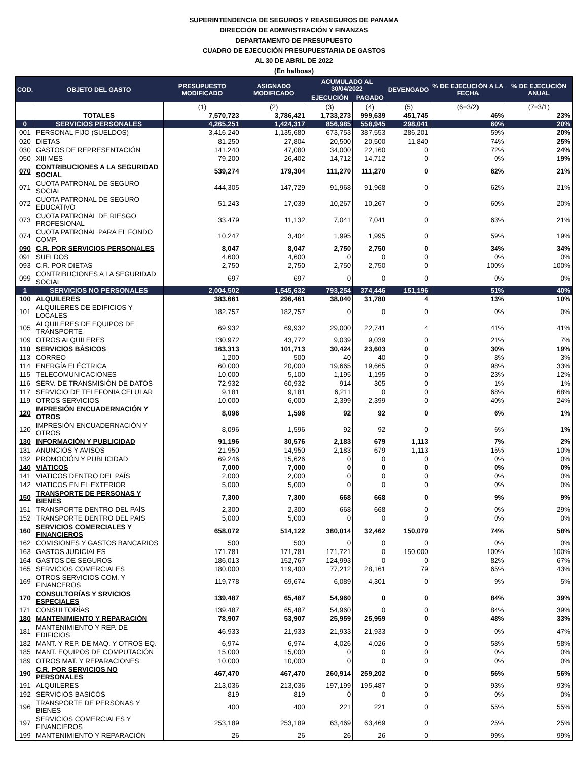SUPERINTENDENCIA DE SEGUROS Y REASEGUROS DE PANAMA
DIRECCIÓN DE ADMINISTRACIÓN Y FINANZAS
DEPARTAMENTO DE PRESUPUESTO
CUADRO DE EJECUCIÓN PRESUPUESTARIA DE GASTOS
AL 30 DE ABRIL DE 2022
(En balboas)
| COD. | OBJETO DEL GASTO | PRESUPUESTO MODIFICADO | ASIGNADO MODIFICADO | ACUMULADO AL 30/04/2022 | | DEVENGADO | % DE EJECUCIÓN A LA FECHA | % DE EJECUCIÓN ANUAL |
| --- | --- | --- | --- | --- | --- | --- | --- | --- |
| | | | | EJECUCIÓN | PAGADO | | | |
| | | (1) | (2) | (3) | (4) | (5) | (6=3/2) | (7=3/1) |
| | TOTALES | 7,570,723 | 3,786,421 | 1,733,273 | 999,639 | 451,745 | 46% | 23% |
| 0 | SERVICIOS PERSONALES | 4,265,251 | 1,424,317 | 856,985 | 558,945 | 298,041 | 60% | 20% |
| 001 | PERSONAL FIJO (SUELDOS) | 3,416,240 | 1,135,680 | 673,753 | 387,553 | 286,201 | 59% | 20% |
| 020 | DIETAS | 81,250 | 27,804 | 20,500 | 20,500 | 11,840 | 74% | 25% |
| 030 | GASTOS DE REPRESENTACIÓN | 141,240 | 47,080 | 34,000 | 22,160 | 0 | 72% | 24% |
| 050 | XIII MES | 79,200 | 26,402 | 14,712 | 14,712 | 0 | 0% | 19% |
| 070 | CONTRIBUCIONES A LA SEGURIDAD SOCIAL | 539,274 | 179,304 | 111,270 | 111,270 | 0 | 62% | 21% |
| 071 | CUOTA PATRONAL DE SEGURO SOCIAL | 444,305 | 147,729 | 91,968 | 91,968 | 0 | 62% | 21% |
| 072 | CUOTA PATRONAL DE SEGURO EDUCATIVO | 51,243 | 17,039 | 10,267 | 10,267 | 0 | 60% | 20% |
| 073 | CUOTA PATRONAL DE RIESGO PROFESIONAL | 33,479 | 11,132 | 7,041 | 7,041 | 0 | 63% | 21% |
| 074 | CUOTA PATRONAL PARA EL FONDO COMP. | 10,247 | 3,404 | 1,995 | 1,995 | 0 | 59% | 19% |
| 090 | C.R. POR SERVICIOS PERSONALES | 8,047 | 8,047 | 2,750 | 2,750 | 0 | 34% | 34% |
| 091 | SUELDOS | 4,600 | 4,600 | 0 | 0 | 0 | 0% | 0% |
| 093 | C.R. POR DIETAS | 2,750 | 2,750 | 2,750 | 2,750 | 0 | 100% | 100% |
| 099 | CONTRIBUCIONES A LA SEGURIDAD SOCIAL | 697 | 697 | 0 | 0 | 0 | 0% | 0% |
| 1 | SERVICIOS NO PERSONALES | 2,004,502 | 1,545,632 | 793,254 | 374,446 | 151,196 | 51% | 40% |
| 100 | ALQUILERES | 383,661 | 296,461 | 38,040 | 31,780 | 4 | 13% | 10% |
| 101 | ALQUILERES DE EDIFICIOS Y LOCALES | 182,757 | 182,757 | 0 | 0 | 0 | 0% | 0% |
| 105 | ALQUILERES DE EQUIPOS DE TRANSPORTE | 69,932 | 69,932 | 29,000 | 22,741 | 4 | 41% | 41% |
| 109 | OTROS ALQUILERES | 130,972 | 43,772 | 9,039 | 9,039 | 0 | 21% | 7% |
| 110 | SERVICIOS BÁSICOS | 163,313 | 101,713 | 30,424 | 23,603 | 0 | 30% | 19% |
| 113 | CORREO | 1,200 | 500 | 40 | 40 | 0 | 8% | 3% |
| 114 | ENERGÍA ELÉCTRICA | 60,000 | 20,000 | 19,665 | 19,665 | 0 | 98% | 33% |
| 115 | TELECOMUNICACIONES | 10,000 | 5,100 | 1,195 | 1,195 | 0 | 23% | 12% |
| 116 | SERV. DE TRANSMISIÓN DE DATOS | 72,932 | 60,932 | 914 | 305 | 0 | 1% | 1% |
| 117 | SERVICIO DE TELEFONIA CELULAR | 9,181 | 9,181 | 6,211 | 0 | 0 | 68% | 68% |
| 119 | OTROS SERVICIOS | 10,000 | 6,000 | 2,399 | 2,399 | 0 | 40% | 24% |
| 120 | IMPRESIÓN ENCUADERNACIÓN Y OTROS | 8,096 | 1,596 | 92 | 92 | 0 | 6% | 1% |
| 120 | IMPRESIÓN ENCUADERNACIÓN Y OTROS | 8,096 | 1,596 | 92 | 92 | 0 | 6% | 1% |
| 130 | INFORMACIÓN Y PUBLICIDAD | 91,196 | 30,576 | 2,183 | 679 | 1,113 | 7% | 2% |
| 131 | ANUNCIOS Y AVISOS | 21,950 | 14,950 | 2,183 | 679 | 1,113 | 15% | 10% |
| 132 | PROMOCIÓN Y PUBLICIDAD | 69,246 | 15,626 | 0 | 0 | 0 | 0% | 0% |
| 140 | VIÁTICOS | 7,000 | 7,000 | 0 | 0 | 0 | 0% | 0% |
| 141 | VIATICOS DENTRO DEL PAÍS | 2,000 | 2,000 | 0 | 0 | 0 | 0% | 0% |
| 142 | VIATICOS EN EL EXTERIOR | 5,000 | 5,000 | 0 | 0 | 0 | 0% | 0% |
| 150 | TRANSPORTE DE PERSONAS Y BIENES | 7,300 | 7,300 | 668 | 668 | 0 | 9% | 9% |
| 151 | TRANSPORTE DENTRO DEL PAÍS | 2,300 | 2,300 | 668 | 668 | 0 | 0% | 29% |
| 152 | TRANSPORTE DENTRO DEL PAIS | 5,000 | 5,000 | 0 | 0 | 0 | 0% | 0% |
| 160 | SERVICIOS COMERCIALES Y FINANCIEROS | 658,072 | 514,122 | 380,014 | 32,462 | 150,079 | 74% | 58% |
| 162 | COMISIONES Y GASTOS BANCARIOS | 500 | 500 | 0 | 0 | 0 | 0% | 0% |
| 163 | GASTOS JUDICIALES | 171,781 | 171,781 | 171,721 | 0 | 150,000 | 100% | 100% |
| 164 | GASTOS DE SEGUROS | 186,013 | 152,767 | 124,993 | 0 | 0 | 82% | 67% |
| 165 | SERVICIOS COMERCIALES | 180,000 | 119,400 | 77,212 | 28,161 | 79 | 65% | 43% |
| 169 | OTROS SERVICIOS COM. Y FINANCEROS | 119,778 | 69,674 | 6,089 | 4,301 | 0 | 9% | 5% |
| 170 | CONSULTORÍAS Y SRVICIOS ESPECIALES | 139,487 | 65,487 | 54,960 | 0 | 0 | 84% | 39% |
| 171 | CONSULTORÍAS | 139,487 | 65,487 | 54,960 | 0 | 0 | 84% | 39% |
| 180 | MANTENIMIENTO Y REPARACIÓN | 78,907 | 53,907 | 25,959 | 25,959 | 0 | 48% | 33% |
| 181 | MANTENIMIENTO Y REP. DE EDIFICIOS | 46,933 | 21,933 | 21,933 | 21,933 | 0 | 0% | 47% |
| 182 | MANT. Y REP. DE MAQ. Y OTROS EQ. | 6,974 | 6,974 | 4,026 | 4,026 | 0 | 58% | 58% |
| 185 | MANT. EQUIPOS DE COMPUTACIÓN | 15,000 | 15,000 | 0 | 0 | 0 | 0% | 0% |
| 189 | OTROS MAT. Y REPARACIONES | 10,000 | 10,000 | 0 | 0 | 0 | 0% | 0% |
| 190 | C.R. POR SERVICIOS NO PERSONALES | 467,470 | 467,470 | 260,914 | 259,202 | 0 | 56% | 56% |
| 191 | ALQUILERES | 213,036 | 213,036 | 197,199 | 195,487 | 0 | 93% | 93% |
| 192 | SERVICIOS BASICOS | 819 | 819 | 0 | 0 | 0 | 0% | 0% |
| 196 | TRANSPORTE DE PERSONAS Y BIENES | 400 | 400 | 221 | 221 | 0 | 55% | 55% |
| 197 | SERVICIOS COMERCIALES Y FINANCIEROS | 253,189 | 253,189 | 63,469 | 63,469 | 0 | 25% | 25% |
| 199 | MANTENIMIENTO Y REPARACIÓN | 26 | 26 | 26 | 26 | 0 | 99% | 99% |